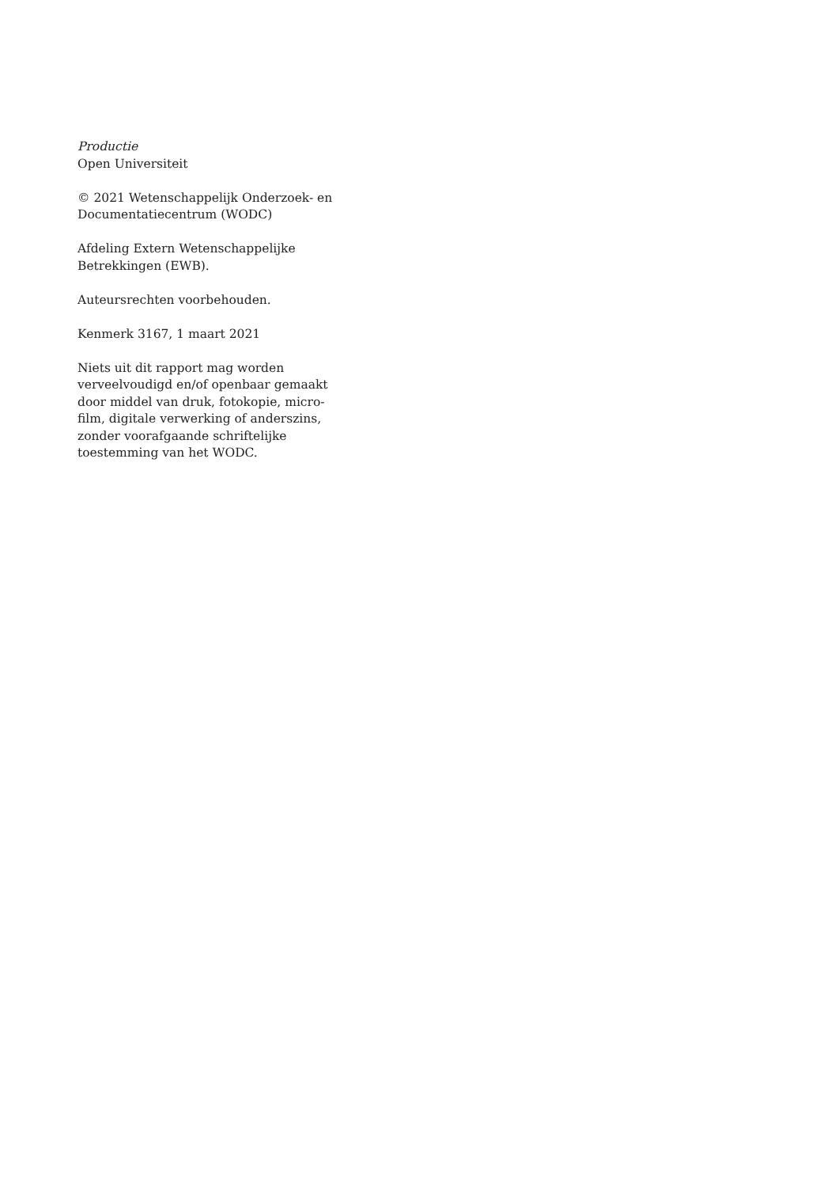Productie
Open Universiteit
© 2021 Wetenschappelijk Onderzoek- en Documentatiecentrum (WODC)
Afdeling Extern Wetenschappelijke Betrekkingen (EWB).
Auteursrechten voorbehouden.
Kenmerk 3167, 1 maart 2021
Niets uit dit rapport mag worden
verveelvoudigd en/of openbaar gemaakt
door middel van druk, fotokopie, micro-
film, digitale verwerking of anderszins,
zonder voorafgaande schriftelijke
toestemming van het WODC.